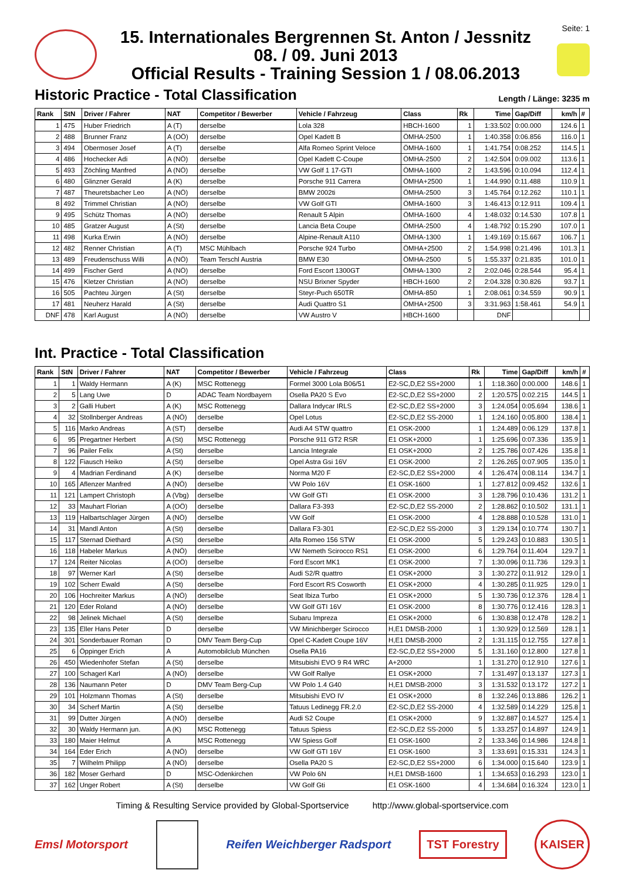15. Internationales Bergrennen St. Anton / Jessnitz
08. / 09. Juni 2013
Official Results - Training Session 1 / 08.06.2013
Seite: 1
Historic Practice - Total Classification
Length / Länge: 3235 m
| Rank | StN | Driver / Fahrer | NAT | Competitor / Bewerber | Vehicle / Fahrzeug | Class | Rk | Time | Gap/Diff | km/h | # |
| --- | --- | --- | --- | --- | --- | --- | --- | --- | --- | --- | --- |
| 1 | 475 | Huber Friedrich | A (T) | derselbe | Lola 328 | HBCH-1600 | 1 | 1:33.502 | 0:00.000 | 124.6 | 1 |
| 2 | 488 | Brunner Franz | A (OÖ) | derselbe | Opel Kadett B | ÖMHA-2500 | 1 | 1:40.358 | 0:06.856 | 116.0 | 1 |
| 3 | 494 | Obermoser Josef | A (T) | derselbe | Alfa Romeo Sprint Veloce | ÖMHA-1600 | 1 | 1:41.754 | 0:08.252 | 114.5 | 1 |
| 4 | 486 | Hochecker Adi | A (NÖ) | derselbe | Opel Kadett C-Coupe | ÖMHA-2500 | 2 | 1:42.504 | 0:09.002 | 113.6 | 1 |
| 5 | 493 | Zöchling Manfred | A (NÖ) | derselbe | VW Golf 1 17-GTI | ÖMHA-1600 | 2 | 1:43.596 | 0:10.094 | 112.4 | 1 |
| 6 | 480 | Glinzner Gerald | A (K) | derselbe | Porsche 911 Carrera | ÖMHA+2500 | 1 | 1:44.990 | 0:11.488 | 110.9 | 1 |
| 7 | 487 | Theuretsbacher Leo | A (NÖ) | derselbe | BMW 2002ti | ÖMHA-2500 | 3 | 1:45.764 | 0:12.262 | 110.1 | 1 |
| 8 | 492 | Trimmel Christian | A (NÖ) | derselbe | VW Golf GTI | ÖMHA-1600 | 3 | 1:46.413 | 0:12.911 | 109.4 | 1 |
| 9 | 495 | Schütz Thomas | A (NÖ) | derselbe | Renault 5 Alpin | ÖMHA-1600 | 4 | 1:48.032 | 0:14.530 | 107.8 | 1 |
| 10 | 485 | Gratzer August | A (St) | derselbe | Lancia Beta Coupe | ÖMHA-2500 | 4 | 1:48.792 | 0:15.290 | 107.0 | 1 |
| 11 | 498 | Kurka Erwin | A (NÖ) | derselbe | Alpine-Renault A110 | ÖMHA-1300 | 1 | 1:49.169 | 0:15.667 | 106.7 | 1 |
| 12 | 482 | Renner Christian | A (T) | MSC Mühlbach | Porsche 924 Turbo | ÖMHA+2500 | 2 | 1:54.998 | 0:21.496 | 101.3 | 1 |
| 13 | 489 | Freudenschuss Willi | A (NÖ) | Team Terschl Austria | BMW E30 | ÖMHA-2500 | 5 | 1:55.337 | 0:21.835 | 101.0 | 1 |
| 14 | 499 | Fischer Gerd | A (NÖ) | derselbe | Ford Escort 1300GT | ÖMHA-1300 | 2 | 2:02.046 | 0:28.544 | 95.4 | 1 |
| 15 | 476 | Kletzer Christian | A (NÖ) | derselbe | NSU Brixner Spyder | HBCH-1600 | 2 | 2:04.328 | 0:30.826 | 93.7 | 1 |
| 16 | 505 | Pachteu Jürgen | A (St) | derselbe | Steyr-Puch 650TR | ÖMHA-850 | 1 | 2:08.061 | 0:34.559 | 90.9 | 1 |
| 17 | 481 | Neuherz Harald | A (St) | derselbe | Audi Quattro S1 | ÖMHA+2500 | 3 | 3:31.963 | 1:58.461 | 54.9 | 1 |
| DNF | 478 | Karl August | A (NÖ) | derselbe | VW Austro V | HBCH-1600 | | DNF | | | |
Int. Practice - Total Classification
| Rank | StN | Driver / Fahrer | NAT | Competitor / Bewerber | Vehicle / Fahrzeug | Class | Rk | Time | Gap/Diff | km/h | # |
| --- | --- | --- | --- | --- | --- | --- | --- | --- | --- | --- | --- |
| 1 | 1 | Waldy Hermann | A (K) | MSC Rottenegg | Formel 3000 Lola B06/51 | E2-SC,D,E2 SS+2000 | 1 | 1:18.360 | 0:00.000 | 148.6 | 1 |
| 2 | 5 | Lang Uwe | D | ADAC Team Nordbayern | Osella PA20 S Evo | E2-SC,D,E2 SS+2000 | 2 | 1:20.575 | 0:02.215 | 144.5 | 1 |
| 3 | 2 | Galli Hubert | A (K) | MSC Rottenegg | Dallara Indycar IRLS | E2-SC,D,E2 SS+2000 | 3 | 1:24.054 | 0:05.694 | 138.6 | 1 |
| 4 | 32 | Stollnberger Andreas | A (NÖ) | derselbe | Opel Lotus | E2-SC,D,E2 SS-2000 | 1 | 1:24.160 | 0:05.800 | 138.4 | 1 |
| 5 | 116 | Marko Andreas | A (ST) | derselbe | Audi A4 STW quattro | E1 OSK-2000 | 1 | 1:24.489 | 0:06.129 | 137.8 | 1 |
| 6 | 95 | Pregartner Herbert | A (St) | MSC Rottenegg | Porsche 911 GT2 RSR | E1 OSK+2000 | 1 | 1:25.696 | 0:07.336 | 135.9 | 1 |
| 7 | 96 | Pailer Felix | A (St) | derselbe | Lancia Integrale | E1 OSK+2000 | 2 | 1:25.786 | 0:07.426 | 135.8 | 1 |
| 8 | 122 | Fiausch Heiko | A (St) | derselbe | Opel Astra Gsi 16V | E1 OSK-2000 | 2 | 1:26.265 | 0:07.905 | 135.0 | 1 |
| 9 | 4 | Madrian Ferdinand | A (K) | derselbe | Norma M20 F | E2-SC,D,E2 SS+2000 | 4 | 1:26.474 | 0:08.114 | 134.7 | 1 |
| 10 | 165 | Aflenzer Manfred | A (NÖ) | derselbe | VW Polo 16V | E1 OSK-1600 | 1 | 1:27.812 | 0:09.452 | 132.6 | 1 |
| 11 | 121 | Lampert Christoph | A (Vbg) | derselbe | VW Golf GTI | E1 OSK-2000 | 3 | 1:28.796 | 0:10.436 | 131.2 | 1 |
| 12 | 33 | Mauhart Florian | A (OÖ) | derselbe | Dallara F3-393 | E2-SC,D,E2 SS-2000 | 2 | 1:28.862 | 0:10.502 | 131.1 | 1 |
| 13 | 119 | Halbartschlager Jürgen | A (NÖ) | derselbe | VW Golf | E1 OSK-2000 | 4 | 1:28.888 | 0:10.528 | 131.0 | 1 |
| 14 | 31 | Mandl Anton | A (St) | derselbe | Dallara F3-301 | E2-SC,D,E2 SS-2000 | 3 | 1:29.134 | 0:10.774 | 130.7 | 1 |
| 15 | 117 | Sternad Diethard | A (St) | derselbe | Alfa Romeo 156 STW | E1 OSK-2000 | 5 | 1:29.243 | 0:10.883 | 130.5 | 1 |
| 16 | 118 | Habeler Markus | A (NÖ) | derselbe | VW Nemeth Scirocco RS1 | E1 OSK-2000 | 6 | 1:29.764 | 0:11.404 | 129.7 | 1 |
| 17 | 124 | Reiter Nicolas | A (OÖ) | derselbe | Ford Escort MK1 | E1 OSK-2000 | 7 | 1:30.096 | 0:11.736 | 129.3 | 1 |
| 18 | 97 | Werner Karl | A (St) | derselbe | Audi S2/R quattro | E1 OSK+2000 | 3 | 1:30.272 | 0:11.912 | 129.0 | 1 |
| 19 | 102 | Scherr Ewald | A (St) | derselbe | Ford Escort RS Cosworth | E1 OSK+2000 | 4 | 1:30.285 | 0:11.925 | 129.0 | 1 |
| 20 | 106 | Hochreiter Markus | A (NÖ) | derselbe | Seat Ibiza Turbo | E1 OSK+2000 | 5 | 1:30.736 | 0:12.376 | 128.4 | 1 |
| 21 | 120 | Eder Roland | A (NÖ) | derselbe | VW Golf GTI 16V | E1 OSK-2000 | 8 | 1:30.776 | 0:12.416 | 128.3 | 1 |
| 22 | 98 | Jelinek Michael | A (St) | derselbe | Subaru Impreza | E1 OSK+2000 | 6 | 1:30.838 | 0:12.478 | 128.2 | 1 |
| 23 | 135 | Eller Hans Peter | D | derselbe | VW Minichberger Scirocco | H,E1 DMSB-2000 | 1 | 1:30.929 | 0:12.569 | 128.1 | 1 |
| 24 | 301 | Sonderbauer Roman | D | DMV Team Berg-Cup | Opel C-Kadett Coupe 16V | H,E1 DMSB-2000 | 2 | 1:31.115 | 0:12.755 | 127.8 | 1 |
| 25 | 6 | Öppinger Erich | A | Automobilclub München | Osella PA16 | E2-SC,D,E2 SS+2000 | 5 | 1:31.160 | 0:12.800 | 127.8 | 1 |
| 26 | 450 | Wiedenhofer Stefan | A (St) | derselbe | Mitsubishi EVO 9 R4 WRC | A+2000 | 1 | 1:31.270 | 0:12.910 | 127.6 | 1 |
| 27 | 100 | Schagerl Karl | A (NÖ) | derselbe | VW Golf Rallye | E1 OSK+2000 | 7 | 1:31.497 | 0:13.137 | 127.3 | 1 |
| 28 | 136 | Naumann Peter | D | DMV Team Berg-Cup | VW Polo 1.4 G40 | H,E1 DMSB-2000 | 3 | 1:31.532 | 0:13.172 | 127.2 | 1 |
| 29 | 101 | Holzmann Thomas | A (St) | derselbe | Mitsubishi EVO IV | E1 OSK+2000 | 8 | 1:32.246 | 0:13.886 | 126.2 | 1 |
| 30 | 34 | Scherf Martin | A (St) | derselbe | Tatuus Ledinegg FR.2.0 | E2-SC,D,E2 SS-2000 | 4 | 1:32.589 | 0:14.229 | 125.8 | 1 |
| 31 | 99 | Dutter Jürgen | A (NÖ) | derselbe | Audi S2 Coupe | E1 OSK+2000 | 9 | 1:32.887 | 0:14.527 | 125.4 | 1 |
| 32 | 30 | Waldy Hermann jun. | A (K) | MSC Rottenegg | Tatuus Spiess | E2-SC,D,E2 SS-2000 | 5 | 1:33.257 | 0:14.897 | 124.9 | 1 |
| 33 | 180 | Maier Helmut | A | MSC Rottenegg | VW Spiess Golf | E1 OSK-1600 | 2 | 1:33.346 | 0:14.986 | 124.8 | 1 |
| 34 | 164 | Eder Erich | A (NÖ) | derselbe | VW Golf GTI 16V | E1 OSK-1600 | 3 | 1:33.691 | 0:15.331 | 124.3 | 1 |
| 35 | 7 | Wilhelm Philipp | A (NÖ) | derselbe | Osella PA20 S | E2-SC,D,E2 SS+2000 | 6 | 1:34.000 | 0:15.640 | 123.9 | 1 |
| 36 | 182 | Moser Gerhard | D | MSC-Odenkirchen | VW Polo 6N | H,E1 DMSB-1600 | 1 | 1:34.653 | 0:16.293 | 123.0 | 1 |
| 37 | 162 | Unger Robert | A (St) | derselbe | VW Golf Gti | E1 OSK-1600 | 4 | 1:34.684 | 0:16.324 | 123.0 | 1 |
Timing & Resulting Service provided by Global-Sportservice http://www.global-sportservice.com
Emsl Motorsport Reifen Weichberger Radsport TST Forestry KAISER